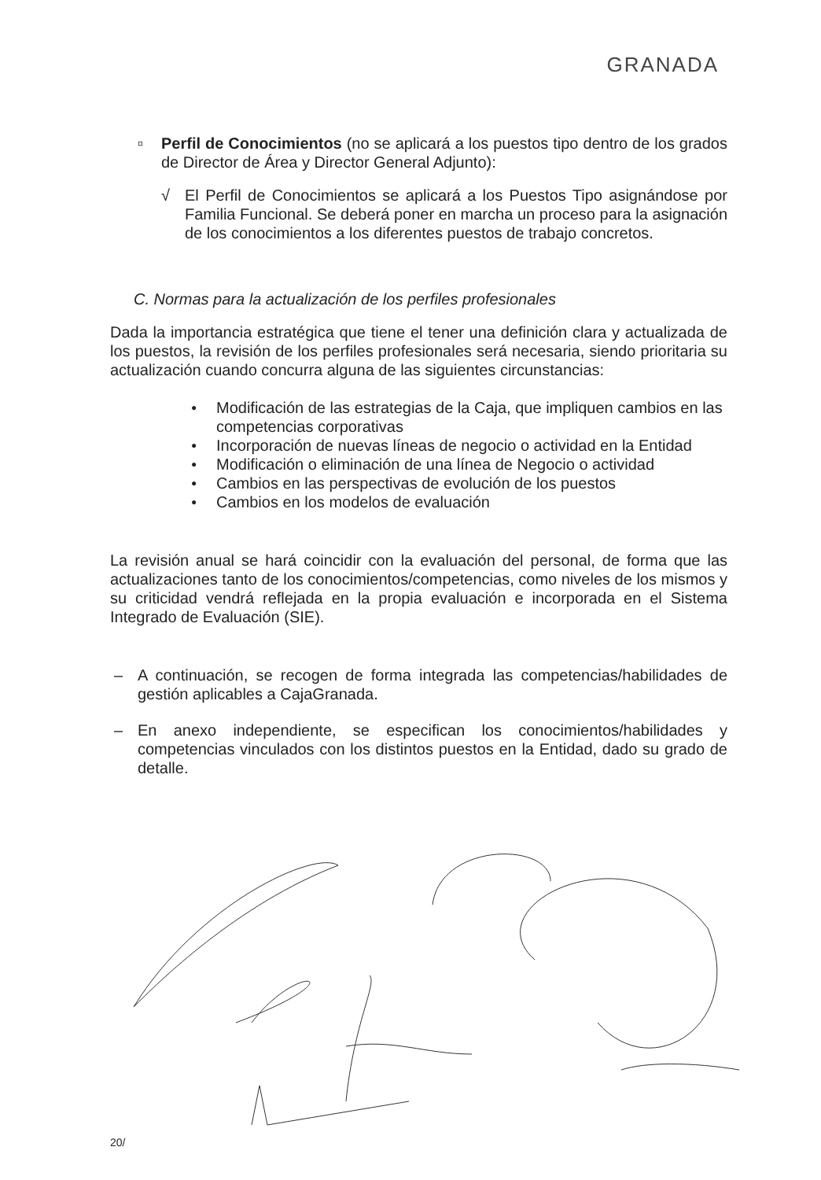GRANADA
▫ Perfil de Conocimientos (no se aplicará a los puestos tipo dentro de los grados de Director de Área y Director General Adjunto):
√ El Perfil de Conocimientos se aplicará a los Puestos Tipo asignándose por Familia Funcional. Se deberá poner en marcha un proceso para la asignación de los conocimientos a los diferentes puestos de trabajo concretos.
C. Normas para la actualización de los perfiles profesionales
Dada la importancia estratégica que tiene el tener una definición clara y actualizada de los puestos, la revisión de los perfiles profesionales será necesaria, siendo prioritaria su actualización cuando concurra alguna de las siguientes circunstancias:
● Modificación de las estrategias de la Caja, que impliquen cambios en las competencias corporativas
● Incorporación de nuevas líneas de negocio o actividad en la Entidad
● Modificación o eliminación de una línea de Negocio o actividad
● Cambios en las perspectivas de evolución de los puestos
● Cambios en los modelos de evaluación
La revisión anual se hará coincidir con la evaluación del personal, de forma que las actualizaciones tanto de los conocimientos/competencias, como niveles de los mismos y su criticidad vendrá reflejada en la propia evaluación e incorporada en el Sistema Integrado de Evaluación (SIE).
– A continuación, se recogen de forma integrada las competencias/habilidades de gestión aplicables a CajaGranada.
– En anexo independiente, se especifican los conocimientos/habilidades y competencias vinculados con los distintos puestos en la Entidad, dado su grado de detalle.
20/